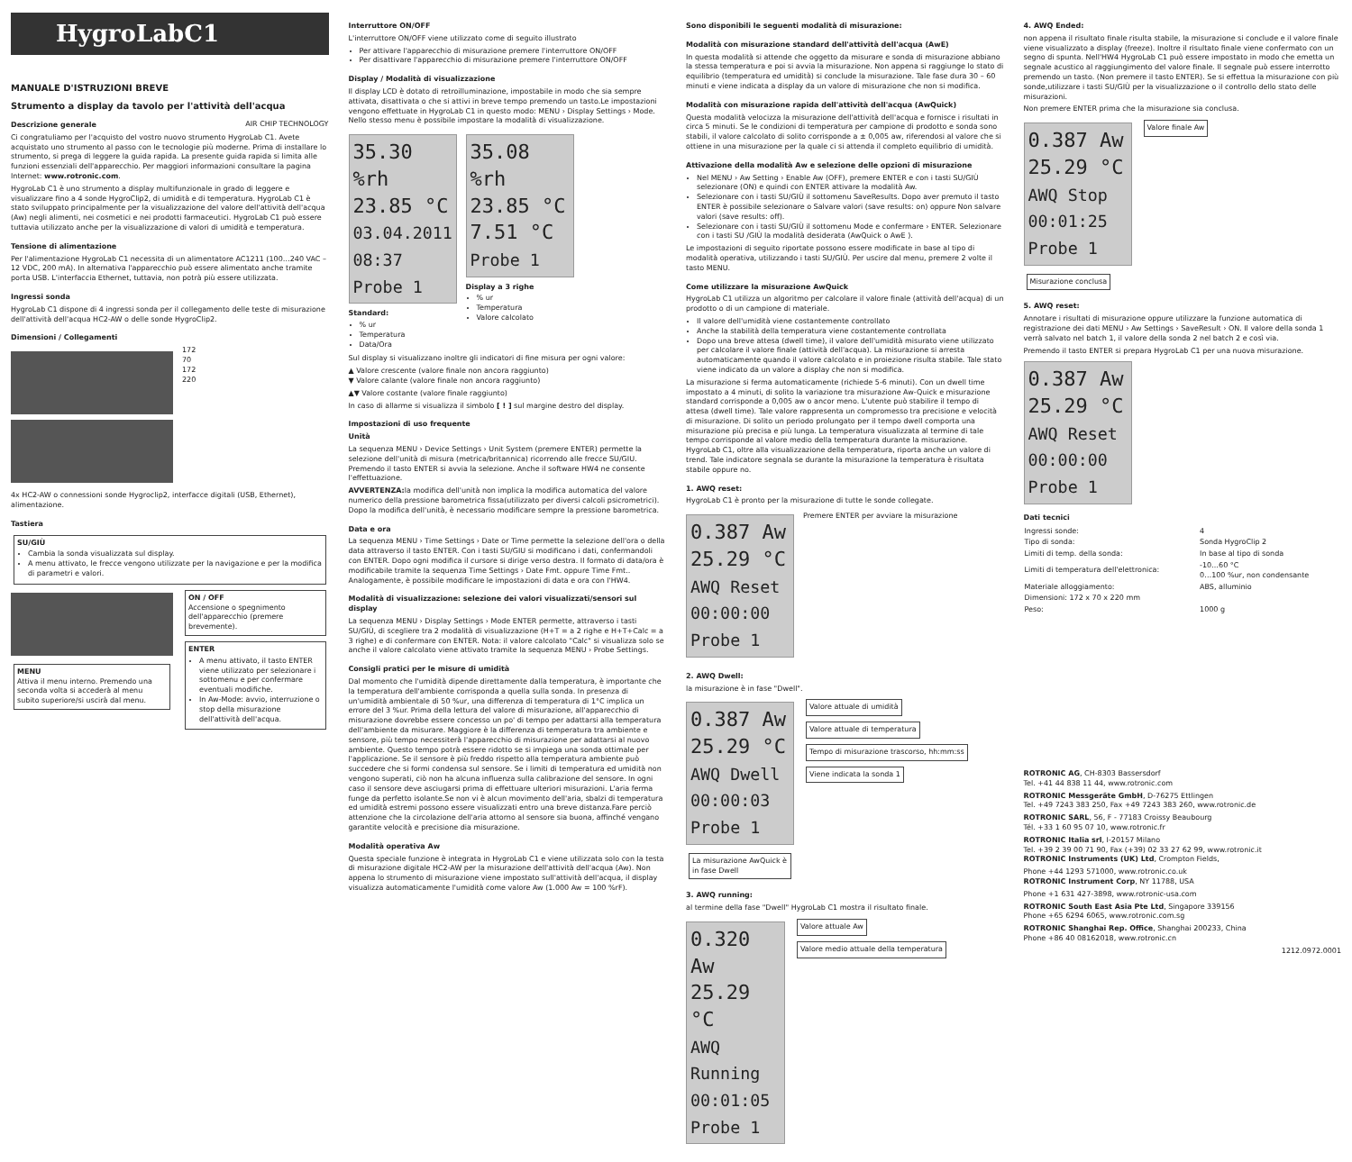HygroLabC1
MANUALE D'ISTRUZIONI BREVE
Strumento a display da tavolo per l'attività dell'acqua
AIR CHIP TECHNOLOGY
Descrizione generale
Ci congratuliamo per l'acquisto del vostro nuovo strumento HygroLab C1. Avete acquistato uno strumento al passo con le tecnologie più moderne. Prima di installare lo strumento, si prega di leggere la guida rapida. La presente guida rapida si limita alle funzioni essenziali dell'apparecchio. Per maggiori informazioni consultare la pagina Internet: www.rotronic.com.
HygroLab C1 è uno strumento a display multifunzionale in grado di leggere e visualizzare fino a 4 sonde HygroClip2, di umidità e di temperatura. HygroLab C1 è stato sviluppato principalmente per la visualizzazione del valore dell'attività dell'acqua (Aw) negli alimenti, nei cosmetici e nei prodotti farmaceutici. HygroLab C1 può essere tuttavia utilizzato anche per la visualizzazione di valori di umidità e temperatura.
Tensione di alimentazione
Per l'alimentazione HygroLab C1 necessita di un alimentatore AC1211 (100…240 VAC – 12 VDC, 200 mA). In alternativa l'apparecchio può essere alimentato anche tramite porta USB. L'interfaccia Ethernet, tuttavia, non potrà più essere utilizzata.
Ingressi sonda
HygroLab C1 dispone di 4 ingressi sonda per il collegamento delle teste di misurazione dell'attività dell'acqua HC2-AW o delle sonde HygroClip2.
Dimensioni / Collegamenti
172
70
172
220
4x HC2-AW o connessioni sonde Hygroclip2, interfacce digitali (USB, Ethernet), alimentazione.
Tastiera
SU/GIÙ
Cambia la sonda visualizzata sul display.
A menu attivato, le frecce vengono utilizzate per la navigazione e per la modifica di parametri e valori.
MENU
Attiva il menu interno. Premendo una seconda volta si accederà al menu subito superiore/si uscirà dal menu.
ON / OFF
Accensione o spegnimento dell'apparecchio (premere brevemente).
ENTER
A menu attivato, il tasto ENTER viene utilizzato per selezionare i sottomenu e per confermare eventuali modifiche.
In Aw-Mode: avvio, interruzione o stop della misurazione dell'attività dell'acqua.
Interruttore ON/OFF
L'interruttore ON/OFF viene utilizzato come di seguito illustrato
Per attivare l'apparecchio di misurazione premere l'interruttore ON/OFF
Per disattivare l'apparecchio di misurazione premere l'interruttore ON/OFF
Display / Modalità di visualizzazione
Il display LCD è dotato di retroilluminazione, impostabile in modo che sia sempre attivata, disattivata o che si attivi in breve tempo premendo un tasto.Le impostazioni vengono effettuate in HygroLab C1 in questo modo: MENU › Display Settings › Mode. Nello stesso menu è possibile impostare la modalità di visualizzazione.
35.30 %rh
23.85 °C
03.04.2011 08:37 Probe 1
Standard:
% ur
Temperatura
Data/Ora
35.08 %rh
23.85 °C
7.51 °C
Probe 1
Display a 3 righe
% ur
Temperatura
Valore calcolato
Sul display si visualizzano inoltre gli indicatori di fine misura per ogni valore:
▲ Valore crescente (valore finale non ancora raggiunto)
▼ Valore calante (valore finale non ancora raggiunto)
▲▼ Valore costante (valore finale raggiunto)
In caso di allarme si visualizza il simbolo [ ! ] sul margine destro del display.
Impostazioni di uso frequente
Unità
La sequenza MENU › Device Settings › Unit System (premere ENTER) permette la selezione dell'unità di misura (metrica/britannica) ricorrendo alle frecce SU/GIU. Premendo il tasto ENTER si avvia la selezione. Anche il software HW4 ne consente l'effettuazione.
AVVERTENZA: la modifica dell'unità non implica la modifica automatica del valore numerico della pressione barometrica fissa(utilizzato per diversi calcoli psicrometrici). Dopo la modifica dell'unità, è necessario modificare sempre la pressione barometrica.
Data e ora
La sequenza MENU › Time Settings › Date or Time permette la selezione dell'ora o della data attraverso il tasto ENTER. Con i tasti SU/GIU si modificano i dati, confermandoli con ENTER. Dopo ogni modifica il cursore si dirige verso destra. Il formato di data/ora è modificabile tramite la sequenza Time Settings › Date Fmt. oppure Time Fmt.. Analogamente, è possibile modificare le impostazioni di data e ora con l'HW4.
Modalità di visualizzazione: selezione dei valori visualizzati/sensori sul display
La sequenza MENU › Display Settings › Mode ENTER permette, attraverso i tasti SU/GIÙ, di scegliere tra 2 modalità di visualizzazione (H+T = a 2 righe e H+T+Calc = a 3 righe) e di confermare con ENTER. Nota: il valore calcolato "Calc" si visualizza solo se anche il valore calcolato viene attivato tramite la sequenza MENU › Probe Settings.
Consigli pratici per le misure di umidità
Dal momento che l'umidità dipende direttamente dalla temperatura, è importante che la temperatura dell'ambiente corrisponda a quella sulla sonda. In presenza di un'umidità ambientale di 50 %ur, una differenza di temperatura di 1°C implica un errore del 3 %ur. Prima della lettura del valore di misurazione, all'apparecchio di misurazione dovrebbe essere concesso un po' di tempo per adattarsi alla temperatura dell'ambiente da misurare. Maggiore è la differenza di temperatura tra ambiente e sensore, più tempo necessiterà l'apparecchio di misurazione per adattarsi al nuovo ambiente. Questo tempo potrà essere ridotto se si impiega una sonda ottimale per l'applicazione. Se il sensore è più freddo rispetto alla temperatura ambiente può succedere che si formi condensa sul sensore. Se i limiti di temperatura ed umidità non vengono superati, ciò non ha alcuna influenza sulla calibrazione del sensore. In ogni caso il sensore deve asciugarsi prima di effettuare ulteriori misurazioni. L'aria ferma funge da perfetto isolante.Se non vi è alcun movimento dell'aria, sbalzi di temperatura ed umidità estremi possono essere visualizzati entro una breve distanza.Fare perciò attenzione che la circolazione dell'aria attorno al sensore sia buona, affinché vengano garantite velocità e precisione dia misurazione.
Modalità operativa Aw
Questa speciale funzione è integrata in HygroLab C1 e viene utilizzata solo con la testa di misurazione digitale HC2-AW per la misurazione dell'attività dell'acqua (Aw). Non appena lo strumento di misurazione viene impostato sull'attività dell'acqua, il display visualizza automaticamente l'umidità come valore Aw (1.000 Aw = 100 %rF).
Sono disponibili le seguenti modalità di misurazione:
Modalità con misurazione standard dell'attività dell'acqua (AwE)
In questa modalità si attende che oggetto da misurare e sonda di misurazione abbiano la stessa temperatura e poi si avvia la misurazione. Non appena si raggiunge lo stato di equilibrio (temperatura ed umidità) si conclude la misurazione. Tale fase dura 30 – 60 minuti e viene indicata a display da un valore di misurazione che non si modifica.
Modalità con misurazione rapida dell'attività dell'acqua (AwQuick)
Questa modalità velocizza la misurazione dell'attività dell'acqua e fornisce i risultati in circa 5 minuti. Se le condizioni di temperatura per campione di prodotto e sonda sono stabili, il valore calcolato di solito corrisponde a ± 0,005 aw, riferendosi al valore che si ottiene in una misurazione per la quale ci si attenda il completo equilibrio di umidità.
Attivazione della modalità Aw e selezione delle opzioni di misurazione
Nel MENU › Aw Setting › Enable Aw (OFF), premere ENTER e con i tasti SU/GIÙ selezionare (ON) e quindi con ENTER attivare la modalità Aw.
Selezionare con i tasti SU/GIÙ il sottomenu SaveResults. Dopo aver premuto il tasto ENTER è possibile selezionare o Salvare valori (save results: on) oppure Non salvare valori (save results: off).
Selezionare con i tasti SU/GIÙ il sottomenu Mode e confermare › ENTER. Selezionare con i tasti SU /GIÙ la modalità desiderata (AwQuick o AwE ).
Le impostazioni di seguito riportate possono essere modificate in base al tipo di modalità operativa, utilizzando i tasti SU/GIÙ. Per uscire dal menu, premere 2 volte il tasto MENU.
Come utilizzare la misurazione AwQuick
HygroLab C1 utilizza un algoritmo per calcolare il valore finale (attività dell'acqua) di un prodotto o di un campione di materiale.
Il valore dell'umidità viene costantemente controllato
Anche la stabilità della temperatura viene costantemente controllata
Dopo una breve attesa (dwell time), il valore dell'umidità misurato viene utilizzato per calcolare il valore finale (attività dell'acqua). La misurazione si arresta automaticamente quando il valore calcolato e in proiezione risulta stabile. Tale stato viene indicato da un valore a display che non si modifica.
La misurazione si ferma automaticamente (richiede 5-6 minuti). Con un dwell time impostato a 4 minuti, di solito la variazione tra misurazione Aw-Quick e misurazione standard corrisponde a 0,005 aw o ancor meno. L'utente può stabilire il tempo di attesa (dwell time). Tale valore rappresenta un compromesso tra precisione e velocità di misurazione. Di solito un periodo prolungato per il tempo dwell comporta una misurazione più precisa e più lunga. La temperatura visualizzata al termine di tale tempo corrisponde al valore medio della temperatura durante la misurazione. HygroLab C1, oltre alla visualizzazione della temperatura, riporta anche un valore di trend. Tale indicatore segnala se durante la misurazione la temperatura è risultata stabile oppure no.
1. AWQ reset:
HygroLab C1 è pronto per la misurazione di tutte le sonde collegate.
0.387 Aw
25.29 °C
AWQ Reset 00:00:00 Probe 1
Premere ENTER per avviare la misurazione
2. AWQ Dwell:
la misurazione è in fase "Dwell".
0.387 Aw
25.29 °C
AWQ Dwell 00:00:03 Probe 1
La misurazione AwQuick è in fase Dwell
Valore attuale di umidità Valore attuale di temperatura
Tempo di misurazione trascorso, hh:mm:ss
Viene indicata la sonda 1
3. AWQ running:
al termine della fase "Dwell" HygroLab C1 mostra il risultato finale.
0.320 Aw
25.29 °C
AWQ Running 00:01:05 Probe 1
Valore attuale Aw
Valore medio attuale della temperatura
4. AWQ Ended:
non appena il risultato finale risulta stabile, la misurazione si conclude e il valore finale viene visualizzato a display (freeze). Inoltre il risultato finale viene confermato con un segno di spunta. Nell'HW4 HygroLab C1 può essere impostato in modo che emetta un segnale acustico al raggiungimento del valore finale. Il segnale può essere interrotto premendo un tasto. (Non premere il tasto ENTER). Se si effettua la misurazione con più sonde,utilizzare i tasti SU/GIÙ per la visualizzazione o il controllo dello stato delle misurazioni.
Non premere ENTER prima che la misurazione sia conclusa.
0.387 Aw
25.29 °C
AWQ Stop 00:01:25 Probe 1
Misurazione conclusa
Valore finale Aw
5. AWQ reset:
Annotare i risultati di misurazione oppure utilizzare la funzione automatica di registrazione dei dati MENU › Aw Settings › SaveResult › ON. Il valore della sonda 1 verrà salvato nel batch 1, il valore della sonda 2 nel batch 2 e così via.
Premendo il tasto ENTER si prepara HygroLab C1 per una nuova misurazione.
0.387 Aw
25.29 °C
AWQ Reset 00:00:00 Probe 1
Dati tecnici
| Ingressi sonde: | 4 |
| Tipo di sonda: | Sonda HygroClip 2 |
| Limiti di temp. della sonda: | In base al tipo di sonda |
| Limiti di temperatura dell'elettronica: | -10…60 °C 0…100 %ur, non condensante |
| Materiale alloggiamento: | ABS, alluminio |
| Dimensioni: 172 x 70 x 220 mm | |
| Peso: | 1000 g |
ROTRONIC AG, CH-8303 Bassersdorf
Tel. +41 44 838 11 44, www.rotronic.com
ROTRONIC Messgeräte GmbH, D-76275 Ettlingen
Tel. +49 7243 383 250, Fax +49 7243 383 260, www.rotronic.de
ROTRONIC SARL, 56, F - 77183 Croissy Beaubourg
Tél. +33 1 60 95 07 10, www.rotronic.fr
ROTRONIC Italia srl, I-20157 Milano
Tel. +39 2 39 00 71 90, Fax (+39) 02 33 27 62 99, www.rotronic.it
ROTRONIC Instruments (UK) Ltd, Crompton Fields,
Phone +44 1293 571000, www.rotronic.co.uk
ROTRONIC Instrument Corp, NY 11788, USA
Phone +1 631 427-3898, www.rotronic-usa.com
ROTRONIC South East Asia Pte Ltd, Singapore 339156
Phone +65 6294 6065, www.rotronic.com.sg
ROTRONIC Shanghai Rep. Office, Shanghai 200233, China
Phone +86 40 08162018, www.rotronic.cn
1212.0972.0001